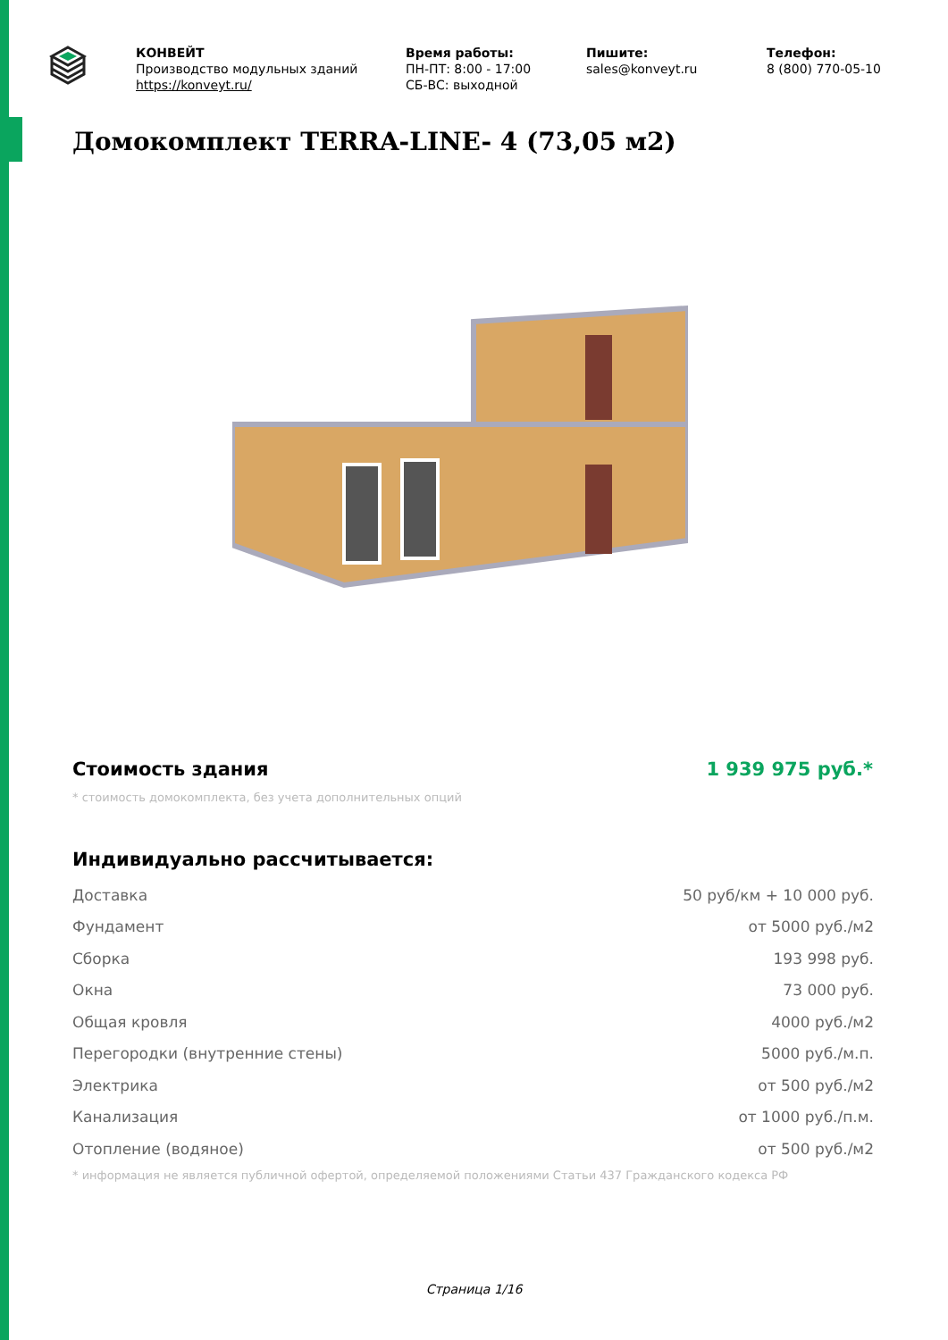КОНВЕЙТ
Производство модульных зданий
https://konveyt.ru/
Время работы:
ПН-ПТ: 8:00 - 17:00
СБ-ВС: выходной
Пишите:
sales@konveyt.ru
Телефон:
8 (800) 770-05-10
Домокомплект TERRA-LINE- 4 (73,05 м2)
Стоимость здания 1 939 975 руб.*
* стоимость домокомплекта, без учета дополнительных опций
Индивидуально рассчитывается:
| Доставка | 50 руб/км + 10 000 руб. |
| Фундамент | от 5000 руб./м2 |
| Сборка | 193 998 руб. |
| Окна | 73 000 руб. |
| Общая кровля | 4000 руб./м2 |
| Перегородки (внутренние стены) | 5000 руб./м.п. |
| Электрика | от 500 руб./м2 |
| Канализация | от 1000 руб./п.м. |
| Отопление (водяное) | от 500 руб./м2 |
* информация не является публичной офертой, определяемой положениями Статьи 437 Гражданского кодекса РФ
Страница 1/16